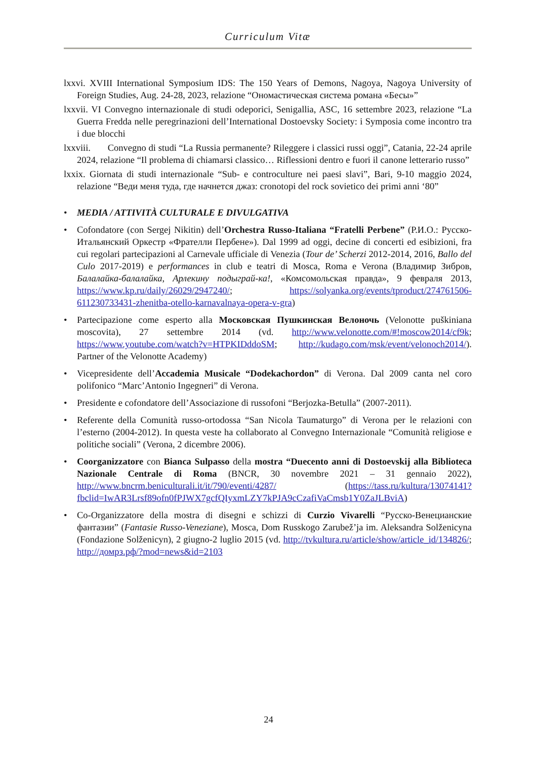Curriculum Vitæ
lxxvi. XVIII International Symposium IDS: The 150 Years of Demons, Nagoya, Nagoya University of Foreign Studies, Aug. 24-28, 2023, relazione “Ономастическая система романа «Бесы»”
lxxvii. VI Convegno internazionale di studi odeporici, Senigallia, ASC, 16 settembre 2023, relazione “La Guerra Fredda nelle peregrinazioni dell’International Dostoevsky Society: i Symposia come incontro tra i due blocchi
lxxviii. Convegno di studi “La Russia permanente? Rileggere i classici russi oggi”, Catania, 22-24 aprile 2024, relazione “Il problema di chiamarsi classico… Riflessioni dentro e fuori il canone letterario russo”
lxxix. Giornata di studi internazionale “Sub- e controculture nei paesi slavi”, Bari, 9-10 maggio 2024, relazione “Веди меня туда, где начнется джаз: cronotopi del rock sovietico dei primi anni ‘80”
• MEDIA / ATTIVITÀ CULTURALE E DIVULGATIVA
• Cofondatore (con Sergej Nikitin) dell’Orchestra Russo-Italiana “Fratelli Perbene” (Р.И.О.: Русско-Итальянский Оркестр «Фрателли Пербене»). Dal 1999 ad oggi, decine di concerti ed esibizioni, fra cui regolari partecipazioni al Carnevale ufficiale di Venezia (Tour de’ Scherzi 2012-2014, 2016, Ballo del Culo 2017-2019) e performances in club e teatri di Mosca, Roma e Verona (Владимир Зибров, Балалайка-балалайка, Арлекину подыграй-ка!, «Комсомольская правда», 9 февраля 2013, https://www.kp.ru/daily/26029/2947240/; https://solyanka.org/events/tproduct/274761506-611230733431-zhenitba-otello-karnavalnaya-opera-v-gra)
• Partecipazione come esperto alla Московская Пушкинская Велоночь (Velonotte puškiniana moscovita), 27 settembre 2014 (vd. http://www.velonotte.com/#!moscow2014/cf9k; https://www.youtube.com/watch?v=HTPKIDddoSM; http://kudago.com/msk/event/velonoch2014/). Partner of the Velonotte Academy)
• Vicepresidente dell’Accademia Musicale “Dodekachordon” di Verona. Dal 2009 canta nel coro polifonico “Marc’Antonio Ingegneri” di Verona.
• Presidente e cofondatore dell’Associazione di russofoni “Berjozka-Betulla” (2007-2011).
• Referente della Comunità russo-ortodossa “San Nicola Taumaturgo” di Verona per le relazioni con l’esterno (2004-2012). In questa veste ha collaborato al Convegno Internazionale “Comunità religiose e politiche sociali” (Verona, 2 dicembre 2006).
• Coorganizzatore con Bianca Sulpasso della mostra “Duecento anni di Dostoevskij alla Biblioteca Nazionale Centrale di Roma (BNCR, 30 novembre 2021 – 31 gennaio 2022), http://www.bncrm.beniculturali.it/it/790/eventi/4287/ (https://tass.ru/kultura/13074141?fbclid=IwAR3Lrsf89ofn0fPJWX7gcfQIyxmLZY7kPJA9cCzafiVaCmsb1Y0ZaJLBviA)
• Co-Organizzatore della mostra di disegni e schizzi di Curzio Vivarelli “Русско-Венецианские фантазии” (Fantasie Russo-Veneziane), Mosca, Dom Russkogo Zarubež’ja im. Aleksandra Solženicyna (Fondazione Solženicyn), 2 giugno-2 luglio 2015 (vd. http://tvkultura.ru/article/show/article_id/134826/; http://домрз.рф/?mod=news&id=2103
24